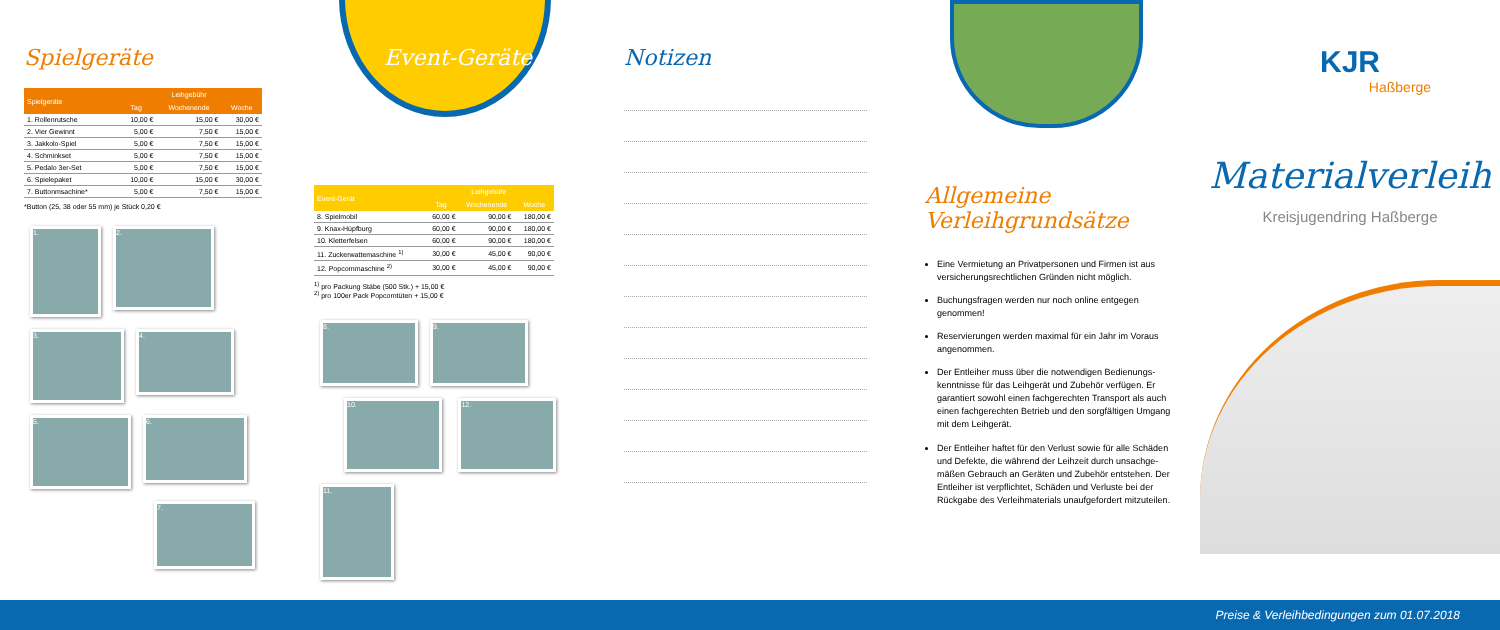Spielgeräte
| Spielgeräte | Leihgebühr | | |
| --- | --- | --- | --- |
| | Tag | Wochenende | Woche |
| 1. Rollenrutsche | 10,00 € | 15,00 € | 30,00 € |
| 2. Vier Gewinnt | 5,00 € | 7,50 € | 15,00 € |
| 3. Jakkolo-Spiel | 5,00 € | 7,50 € | 15,00 € |
| 4. Schminkset | 5,00 € | 7,50 € | 15,00 € |
| 5. Pedalo 3er-Set | 5,00 € | 7,50 € | 15,00 € |
| 6. Spielepaket | 10,00 € | 15,00 € | 30,00 € |
| 7. Buttonmsachine* | 5,00 € | 7,50 € | 15,00 € |
*Button (25, 38 oder 55 mm) je Stück 0,20 €
1. 2. 3. 4. 5. 6. 7.
Event-Geräte
| Event-Gerät | Leihgebühr | | |
| --- | --- | --- | --- |
| | Tag | Wochenende | Woche |
| 8. Spielmobil | 60,00 € | 90,00 € | 180,00 € |
| 9. Knax-Hüpfburg | 60,00 € | 90,00 € | 180,00 € |
| 10. Kletterfelsen | 60,00 € | 90,00 € | 180,00 € |
| 11. Zuckerwattemaschine <sup>1)</sup> | 30,00 € | 45,00 € | 90,00 € |
| 12. Popcornmaschine <sup>2)</sup> | 30,00 € | 45,00 € | 90,00 € |
<sup>1)</sup> pro Packung Stäbe (500 Stk.) + 15,00 €
<sup>2)</sup> pro 100er Pack Popcorntüten + 15,00 €
8. 9. 10. 12. 11.
Notizen
Allgemeine
Verleihgrundsätze
Eine Vermietung an Privatpersonen und Firmen ist aus versicherungsrechtlichen Gründen nicht möglich.
Buchungsfragen werden nur noch online entgegen genommen!
Reservierungen werden maximal für ein Jahr im Voraus angenommen.
Der Entleiher muss über die notwendigen Bedienungs-kenntnisse für das Leihgerät und Zubehör verfügen. Er garantiert sowohl einen fachgerechten Transport als auch einen fachgerechten Betrieb und den sorgfältigen Umgang mit dem Leihgerät.
Der Entleiher haftet für den Verlust sowie für alle Schäden und Defekte, die während der Leihzeit durch unsachge-mäßen Gebrauch an Geräten und Zubehör entstehen. Der Entleiher ist verpflichtet, Schäden und Verluste bei der Rückgabe des Verleihmaterials unaufgefordert mitzuteilen.
KJR
Haßberge
Materialverleih
Kreisjugendring Haßberge
Preise & Verleihbedingungen zum 01.07.2018